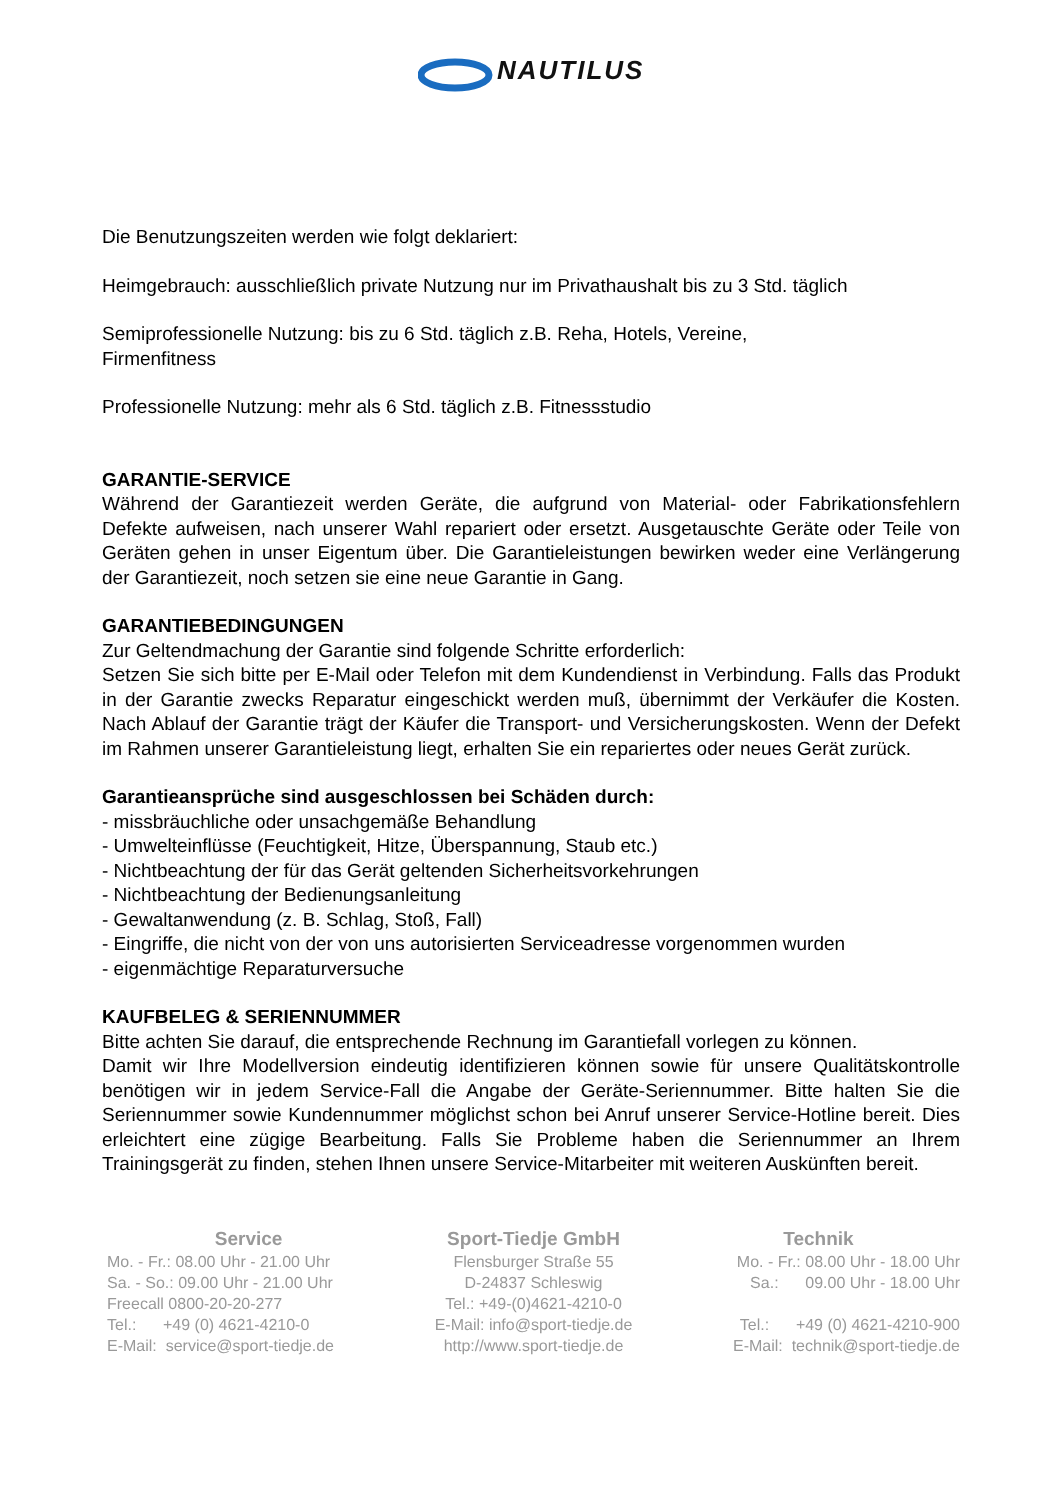NAUTILUS
Die Benutzungszeiten werden wie folgt deklariert:
Heimgebrauch: ausschließlich private Nutzung nur im Privathaushalt bis zu 3 Std. täglich
Semiprofessionelle Nutzung: bis zu 6 Std. täglich z.B. Reha, Hotels, Vereine,
Firmenfitness
Professionelle Nutzung: mehr als 6 Std. täglich z.B. Fitnessstudio
GARANTIE-SERVICE
Während der Garantiezeit werden Geräte, die aufgrund von Material- oder Fabrikationsfehlern Defekte aufweisen, nach unserer Wahl repariert oder ersetzt. Ausgetauschte Geräte oder Teile von Geräten gehen in unser Eigentum über. Die Garantieleistungen bewirken weder eine Verlängerung der Garantiezeit, noch setzen sie eine neue Garantie in Gang.
GARANTIEBEDINGUNGEN
Zur Geltendmachung der Garantie sind folgende Schritte erforderlich:
Setzen Sie sich bitte per E-Mail oder Telefon mit dem Kundendienst in Verbindung. Falls das Produkt in der Garantie zwecks Reparatur eingeschickt werden muß, übernimmt der Verkäufer die Kosten. Nach Ablauf der Garantie trägt der Käufer die Transport- und Versicherungskosten. Wenn der Defekt im Rahmen unserer Garantieleistung liegt, erhalten Sie ein repariertes oder neues Gerät zurück.
Garantieansprüche sind ausgeschlossen bei Schäden durch:
- missbräuchliche oder unsachgemäße Behandlung
- Umwelteinflüsse (Feuchtigkeit, Hitze, Überspannung, Staub etc.)
- Nichtbeachtung der für das Gerät geltenden Sicherheitsvorkehrungen
- Nichtbeachtung der Bedienungsanleitung
- Gewaltanwendung (z. B. Schlag, Stoß, Fall)
- Eingriffe, die nicht von der von uns autorisierten Serviceadresse vorgenommen wurden
- eigenmächtige Reparaturversuche
KAUFBELEG & SERIENNUMMER
Bitte achten Sie darauf, die entsprechende Rechnung im Garantiefall vorlegen zu können.
Damit wir Ihre Modellversion eindeutig identifizieren können sowie für unsere Qualitätskontrolle benötigen wir in jedem Service-Fall die Angabe der Geräte-Seriennummer. Bitte halten Sie die Seriennummer sowie Kundennummer möglichst schon bei Anruf unserer Service-Hotline bereit. Dies erleichtert eine zügige Bearbeitung. Falls Sie Probleme haben die Seriennummer an Ihrem Trainingsgerät zu finden, stehen Ihnen unsere Service-Mitarbeiter mit weiteren Auskünften bereit.
Service
Mo. - Fr.: 08.00 Uhr - 21.00 Uhr
Sa. - So.: 09.00 Uhr - 21.00 Uhr
Freecall 0800-20-20-277
Tel.: +49 (0) 4621-4210-0
E-Mail: service@sport-tiedje.de
Sport-Tiedje GmbH
Flensburger Straße 55
D-24837 Schleswig
Tel.: +49-(0)4621-4210-0
E-Mail: info@sport-tiedje.de
http://www.sport-tiedje.de
Technik
Mo. - Fr.: 08.00 Uhr - 18.00 Uhr
Sa.: 09.00 Uhr - 18.00 Uhr
Tel.: +49 (0) 4621-4210-900
E-Mail: technik@sport-tiedje.de